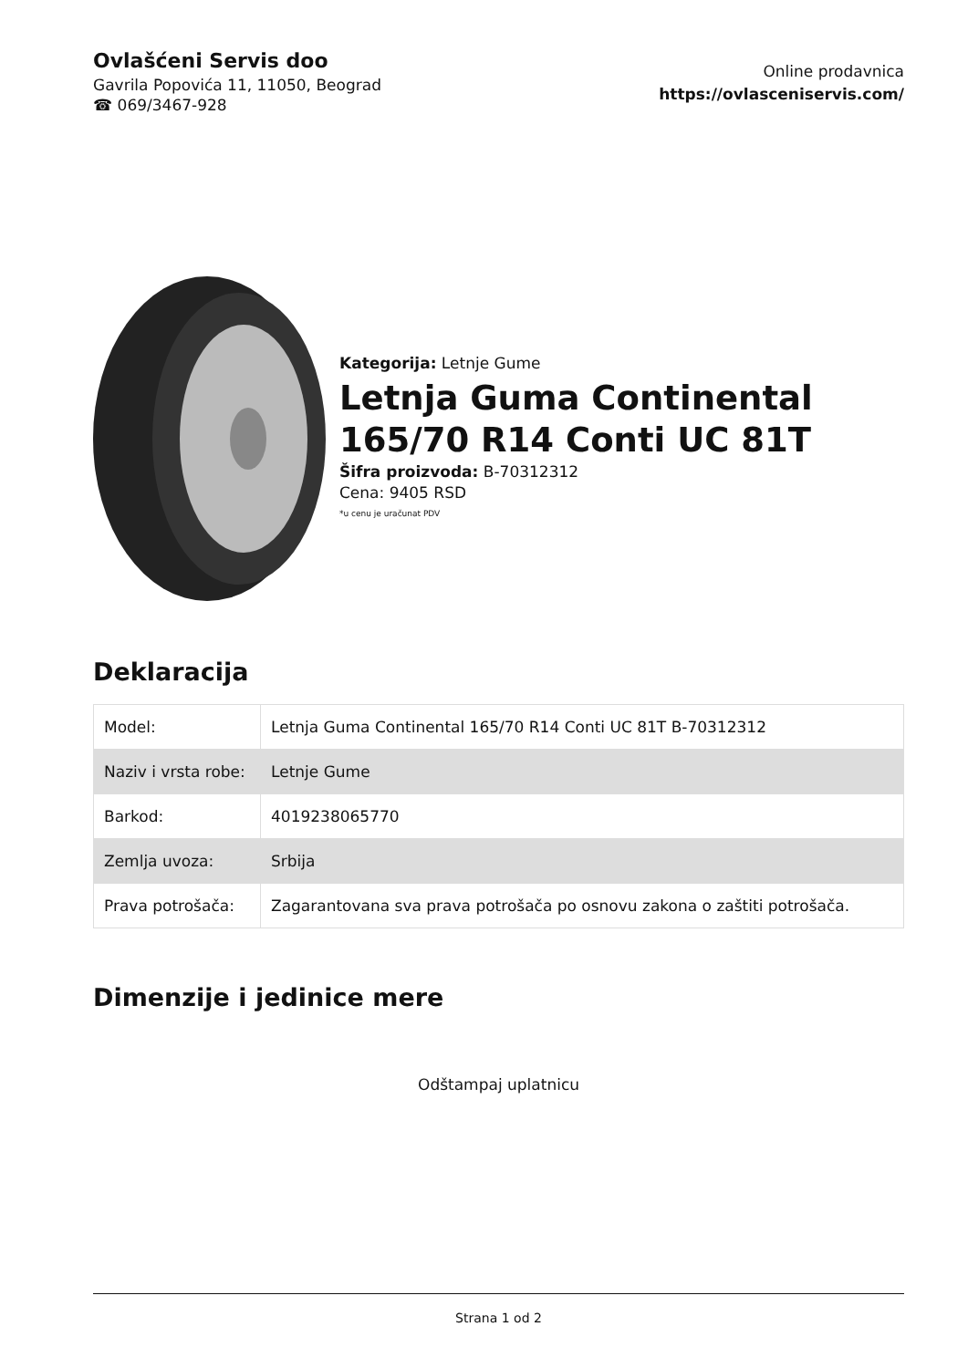Ovlašćeni Servis doo
Gavrila Popovića 11, 11050, Beograd
☎ 069/3467-928
Online prodavnica
https://ovlasceniservis.com/
Kategorija: Letnje Gume
Letnja Guma Continental 165/70 R14 Conti UC 81T
Šifra proizvoda: B-70312312
Cena: 9405 RSD
*u cenu je uračunat PDV
Deklaracija
| Model: | Letnja Guma Continental 165/70 R14 Conti UC 81T B-70312312 |
| Naziv i vrsta robe: | Letnje Gume |
| Barkod: | 4019238065770 |
| Zemlja uvoza: | Srbija |
| Prava potrošača: | Zagarantovana sva prava potrošača po osnovu zakona o zaštiti potrošača. |
Dimenzije i jedinice mere
Odštampaj uplatnicu
Strana 1 od 2